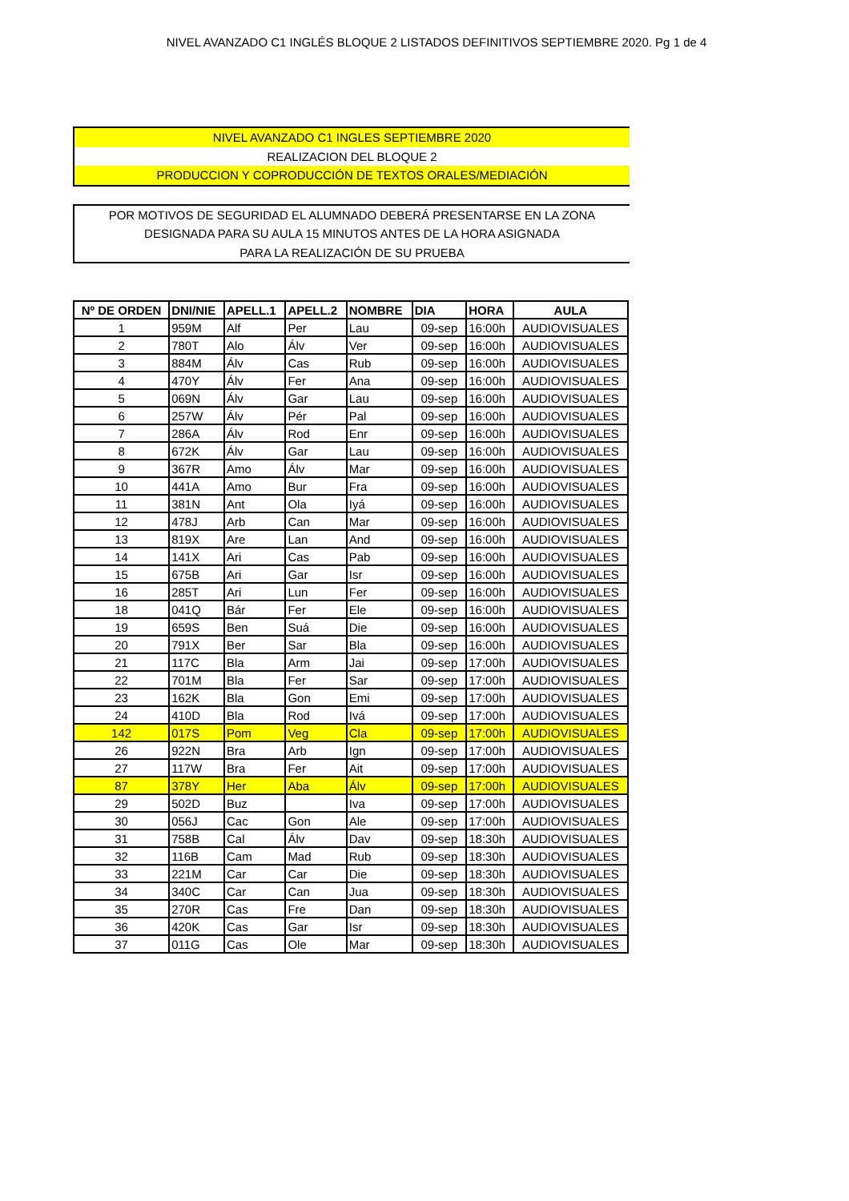NIVEL AVANZADO C1 INGLÉS BLOQUE 2 LISTADOS DEFINITIVOS SEPTIEMBRE 2020. Pg 1 de 4
NIVEL AVANZADO C1 INGLES SEPTIEMBRE 2020
REALIZACION DEL BLOQUE 2
PRODUCCION Y COPRODUCCIÓN DE TEXTOS ORALES/MEDIACIÓN
POR MOTIVOS DE SEGURIDAD EL ALUMNADO DEBERÁ PRESENTARSE EN LA ZONA
DESIGNADA PARA SU AULA 15 MINUTOS ANTES DE LA HORA ASIGNADA
PARA LA REALIZACIÓN DE SU PRUEBA
| Nº DE ORDEN | DNI/NIE | APELL.1 | APELL.2 | NOMBRE | DIA | HORA | AULA |
| --- | --- | --- | --- | --- | --- | --- | --- |
| 1 | 959M | Alf | Per | Lau | 09-sep | 16:00h | AUDIOVISUALES |
| 2 | 780T | Alo | Álv | Ver | 09-sep | 16:00h | AUDIOVISUALES |
| 3 | 884M | Álv | Cas | Rub | 09-sep | 16:00h | AUDIOVISUALES |
| 4 | 470Y | Álv | Fer | Ana | 09-sep | 16:00h | AUDIOVISUALES |
| 5 | 069N | Álv | Gar | Lau | 09-sep | 16:00h | AUDIOVISUALES |
| 6 | 257W | Álv | Pér | Pal | 09-sep | 16:00h | AUDIOVISUALES |
| 7 | 286A | Álv | Rod | Enr | 09-sep | 16:00h | AUDIOVISUALES |
| 8 | 672K | Álv | Gar | Lau | 09-sep | 16:00h | AUDIOVISUALES |
| 9 | 367R | Amo | Álv | Mar | 09-sep | 16:00h | AUDIOVISUALES |
| 10 | 441A | Amo | Bur | Fra | 09-sep | 16:00h | AUDIOVISUALES |
| 11 | 381N | Ant | Ola | Iyá | 09-sep | 16:00h | AUDIOVISUALES |
| 12 | 478J | Arb | Can | Mar | 09-sep | 16:00h | AUDIOVISUALES |
| 13 | 819X | Are | Lan | And | 09-sep | 16:00h | AUDIOVISUALES |
| 14 | 141X | Ari | Cas | Pab | 09-sep | 16:00h | AUDIOVISUALES |
| 15 | 675B | Ari | Gar | Isr | 09-sep | 16:00h | AUDIOVISUALES |
| 16 | 285T | Ari | Lun | Fer | 09-sep | 16:00h | AUDIOVISUALES |
| 18 | 041Q | Bár | Fer | Ele | 09-sep | 16:00h | AUDIOVISUALES |
| 19 | 659S | Ben | Suá | Die | 09-sep | 16:00h | AUDIOVISUALES |
| 20 | 791X | Ber | Sar | Bla | 09-sep | 16:00h | AUDIOVISUALES |
| 21 | 117C | Bla | Arm | Jai | 09-sep | 17:00h | AUDIOVISUALES |
| 22 | 701M | Bla | Fer | Sar | 09-sep | 17:00h | AUDIOVISUALES |
| 23 | 162K | Bla | Gon | Emi | 09-sep | 17:00h | AUDIOVISUALES |
| 24 | 410D | Bla | Rod | Ivá | 09-sep | 17:00h | AUDIOVISUALES |
| 142 | 017S | Pom | Veg | Cla | 09-sep | 17:00h | AUDIOVISUALES |
| 26 | 922N | Bra | Arb | Ign | 09-sep | 17:00h | AUDIOVISUALES |
| 27 | 117W | Bra | Fer | Ait | 09-sep | 17:00h | AUDIOVISUALES |
| 87 | 378Y | Her | Aba | Álv | 09-sep | 17:00h | AUDIOVISUALES |
| 29 | 502D | Buz | | Iva | 09-sep | 17:00h | AUDIOVISUALES |
| 30 | 056J | Cac | Gon | Ale | 09-sep | 17:00h | AUDIOVISUALES |
| 31 | 758B | Cal | Álv | Dav | 09-sep | 18:30h | AUDIOVISUALES |
| 32 | 116B | Cam | Mad | Rub | 09-sep | 18:30h | AUDIOVISUALES |
| 33 | 221M | Car | Car | Die | 09-sep | 18:30h | AUDIOVISUALES |
| 34 | 340C | Car | Can | Jua | 09-sep | 18:30h | AUDIOVISUALES |
| 35 | 270R | Cas | Fre | Dan | 09-sep | 18:30h | AUDIOVISUALES |
| 36 | 420K | Cas | Gar | Isr | 09-sep | 18:30h | AUDIOVISUALES |
| 37 | 011G | Cas | Ole | Mar | 09-sep | 18:30h | AUDIOVISUALES |